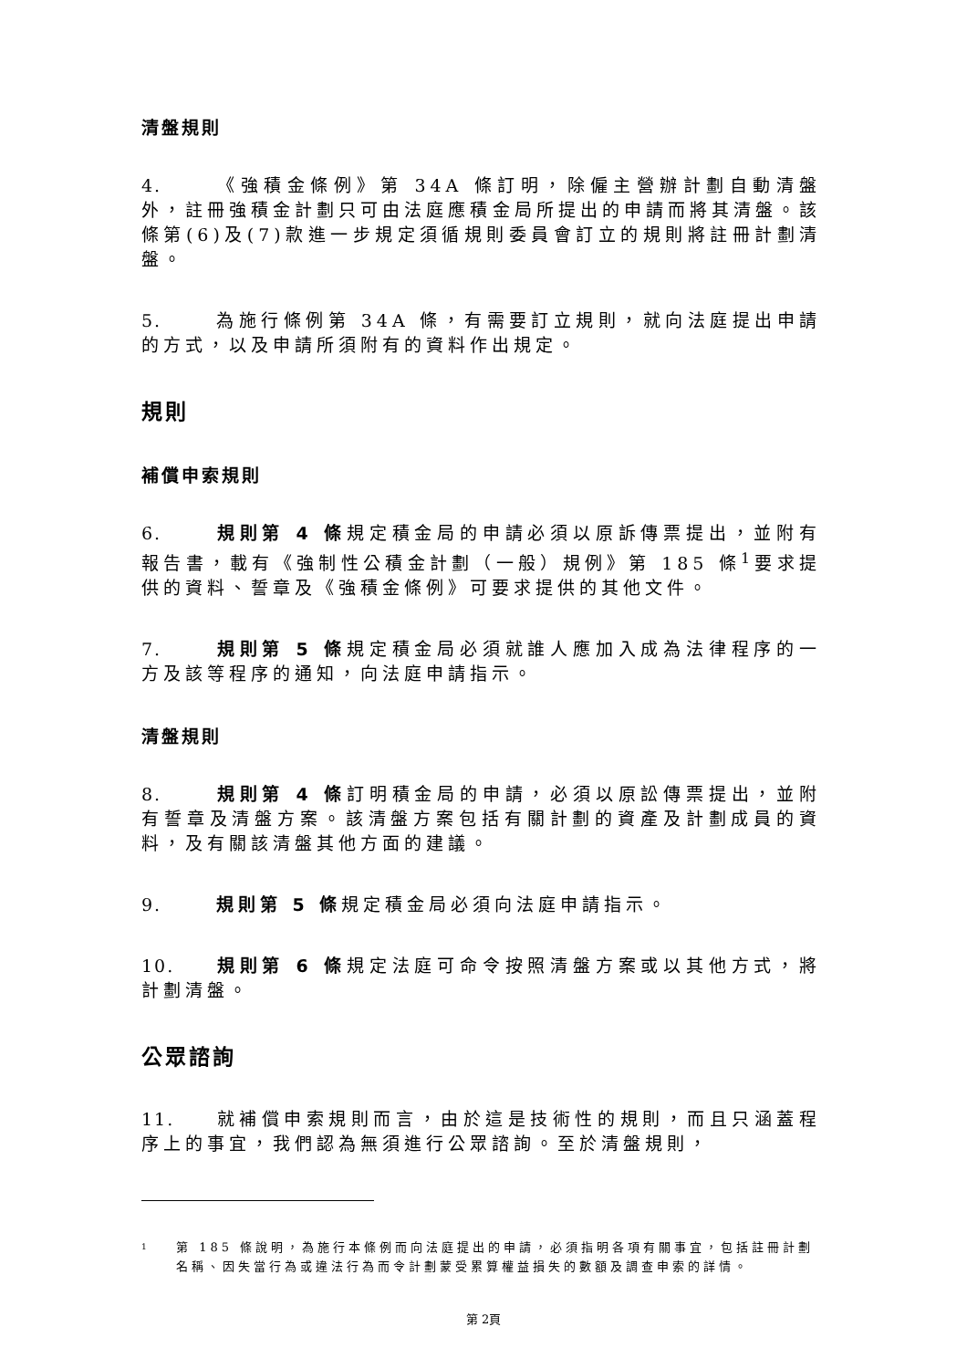清盤規則
4. 《強積金條例》第 34A 條訂明，除僱主營辦計劃自動清盤外，註冊強積金計劃只可由法庭應積金局所提出的申請而將其清盤。該條第(6)及(7)款進一步規定須循規則委員會訂立的規則將註冊計劃清盤。
5. 為施行條例第 34A 條，有需要訂立規則，就向法庭提出申請的方式，以及申請所須附有的資料作出規定。
規則
補償申索規則
6. 規則第 4 條規定積金局的申請必須以原訴傳票提出，並附有報告書，載有《強制性公積金計劃（一般）規例》第 185 條<sup>1</sup>要求提供的資料、誓章及《強積金條例》可要求提供的其他文件。
7. 規則第 5 條規定積金局必須就誰人應加入成為法律程序的一方及該等程序的通知，向法庭申請指示。
清盤規則
8. 規則第 4 條訂明積金局的申請，必須以原訟傳票提出，並附有誓章及清盤方案。該清盤方案包括有關計劃的資產及計劃成員的資料，及有關該清盤其他方面的建議。
9. 規則第 5 條規定積金局必須向法庭申請指示。
10. 規則第 6 條規定法庭可命令按照清盤方案或以其他方式，將計劃清盤。
公眾諮詢
11. 就補償申索規則而言，由於這是技術性的規則，而且只涵蓋程序上的事宜，我們認為無須進行公眾諮詢。至於清盤規則，
1
第 185 條說明，為施行本條例而向法庭提出的申請，必須指明各項有關事宜，包括註冊計劃名稱、因失當行為或違法行為而令計劃蒙受累算權益損失的數額及調查申索的詳情。
第 2頁